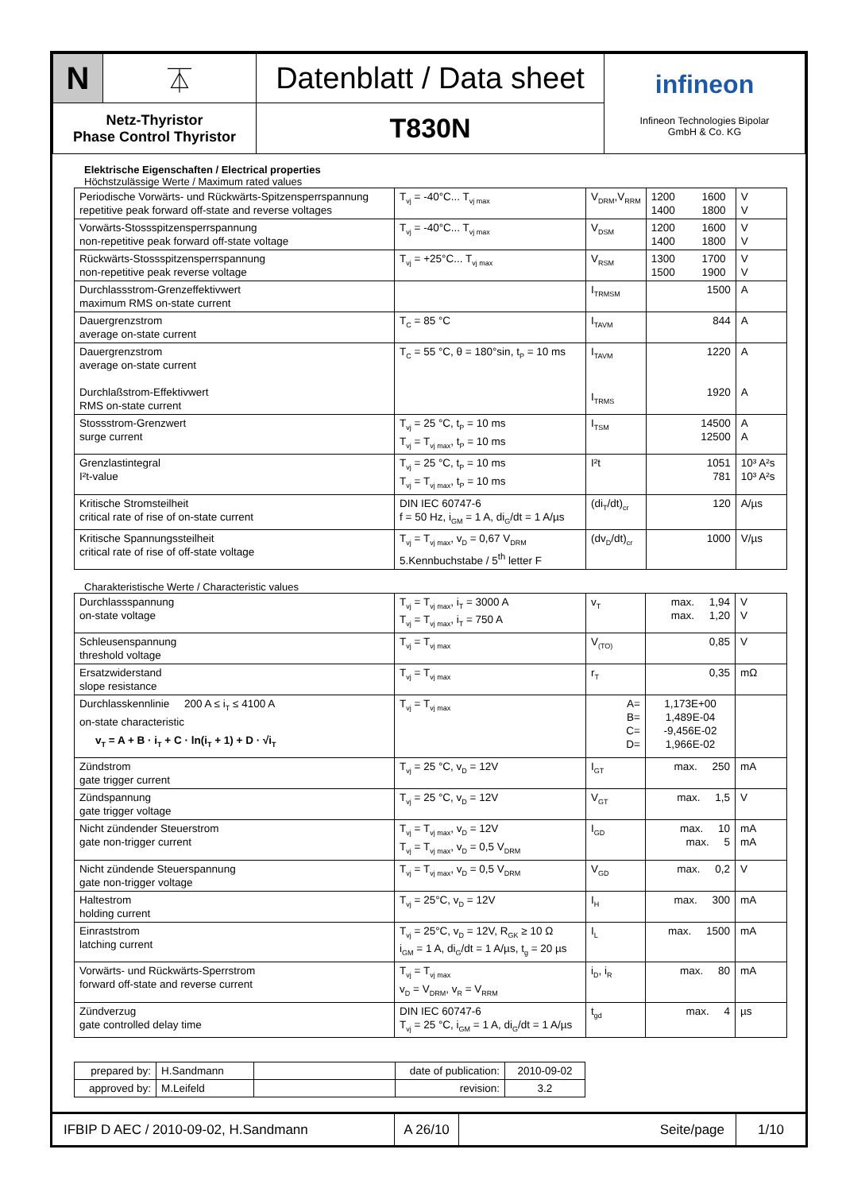| N | ⏄ | Datenblatt / Data sheet | infineon Infineon Technologies Bipolar GmbH & Co. KG |
| Netz-Thyristor Phase Control Thyristor | | T830N | |
Elektrische Eigenschaften / Electrical properties
Höchstzulässige Werte / Maximum rated values
| Periodische Vorwärts- und Rückwärts-Spitzensperrspannung repetitive peak forward off-state and reverse voltages | T<sub>vj</sub> = -40°C... T<sub>vj max</sub> | V<sub>DRM</sub>,V<sub>RRM</sub> | 1200 1600 1400 1800 | V V |
| Vorwärts-Stossspitzensperrspannung non-repetitive peak forward off-state voltage | T<sub>vj</sub> = -40°C... T<sub>vj max</sub> | V<sub>DSM</sub> | 1200 1600 1400 1800 | V V |
| Rückwärts-Stossspitzensperrspannung non-repetitive peak reverse voltage | T<sub>vj</sub> = +25°C... T<sub>vj max</sub> | V<sub>RSM</sub> | 1300 1700 1500 1900 | V V |
| Durchlassstrom-Grenzeffektivwert maximum RMS on-state current | | I<sub>TRMSM</sub> | 1500 | A |
| Dauergrenzstrom average on-state current | T<sub>C</sub> = 85 °C | I<sub>TAVM</sub> | 844 | A |
| Dauergrenzstrom average on-state current Durchlaßstrom-Effektivwert RMS on-state current | T<sub>C</sub> = 55 °C, θ = 180°sin, t<sub>P</sub> = 10 ms | I<sub>TAVM</sub> I<sub>TRMS</sub> | 1220 1920 | A A |
| Stossstrom-Grenzwert surge current | T<sub>vj</sub> = 25 °C, t<sub>P</sub> = 10 ms T<sub>vj</sub> = T<sub>vj max</sub>, t<sub>P</sub> = 10 ms | I<sub>TSM</sub> | 14500 12500 | A A |
| Grenzlastintegral I²t-value | T<sub>vj</sub> = 25 °C, t<sub>P</sub> = 10 ms T<sub>vj</sub> = T<sub>vj max</sub>, t<sub>P</sub> = 10 ms | I²t | 1051 781 | 10³ A²s 10³ A²s |
| Kritische Stromsteilheit critical rate of rise of on-state current | DIN IEC 60747-6 f = 50 Hz, i<sub>GM</sub> = 1 A, di<sub>G</sub>/dt = 1 A/µs | (di<sub>T</sub>/dt)<sub>cr</sub> | 120 | A/µs |
| Kritische Spannungssteilheit critical rate of rise of off-state voltage | T<sub>vj</sub> = T<sub>vj max</sub>, v<sub>D</sub> = 0,67 V<sub>DRM</sub> 5.Kennbuchstabe / 5<sup>th</sup> letter F | (dv<sub>D</sub>/dt)<sub>cr</sub> | 1000 | V/µs |
Charakteristische Werte / Characteristic values
| Durchlassspannung on-state voltage | T<sub>vj</sub> = T<sub>vj max</sub>, i<sub>T</sub> = 3000 A T<sub>vj</sub> = T<sub>vj max</sub>, i<sub>T</sub> = 750 A | v<sub>T</sub> | max. 1,94 max. 1,20 | V V |
| Schleusenspannung threshold voltage | T<sub>vj</sub> = T<sub>vj max</sub> | V<sub>(TO)</sub> | 0,85 | V |
| Ersatzwiderstand slope resistance | T<sub>vj</sub> = T<sub>vj max</sub> | r<sub>T</sub> | 0,35 | mΩ |
| Durchlasskennlinie 200 A ≤ i<sub>T</sub> ≤ 4100 A on-state characteristic v<sub>T</sub> = A + B · i<sub>T</sub> + C · ln(i<sub>T</sub> + 1) + D · √i<sub>T</sub> | T<sub>vj</sub> = T<sub>vj max</sub> | A= B= C= D= | 1,173E+00 1,489E-04 -9,456E-02 1,966E-02 | |
| Zündstrom gate trigger current | T<sub>vj</sub> = 25 °C, v<sub>D</sub> = 12V | I<sub>GT</sub> | max. 250 | mA |
| Zündspannung gate trigger voltage | T<sub>vj</sub> = 25 °C, v<sub>D</sub> = 12V | V<sub>GT</sub> | max. 1,5 | V |
| Nicht zündender Steuerstrom gate non-trigger current | T<sub>vj</sub> = T<sub>vj max</sub>, v<sub>D</sub> = 12V T<sub>vj</sub> = T<sub>vj max</sub>, v<sub>D</sub> = 0,5 V<sub>DRM</sub> | I<sub>GD</sub> | max. 10 max. 5 | mA mA |
| Nicht zündende Steuerspannung gate non-trigger voltage | T<sub>vj</sub> = T<sub>vj max</sub>, v<sub>D</sub> = 0,5 V<sub>DRM</sub> | V<sub>GD</sub> | max. 0,2 | V |
| Haltestrom holding current | T<sub>vj</sub> = 25°C, v<sub>D</sub> = 12V | I<sub>H</sub> | max. 300 | mA |
| Einraststrom latching current | T<sub>vj</sub> = 25°C, v<sub>D</sub> = 12V, R<sub>GK</sub> ≥ 10 Ω i<sub>GM</sub> = 1 A, di<sub>G</sub>/dt = 1 A/µs, t<sub>g</sub> = 20 µs | I<sub>L</sub> | max. 1500 | mA |
| Vorwärts- und Rückwärts-Sperrstrom forward off-state and reverse current | T<sub>vj</sub> = T<sub>vj max</sub> v<sub>D</sub> = V<sub>DRM</sub>, v<sub>R</sub> = V<sub>RRM</sub> | i<sub>D</sub>, i<sub>R</sub> | max. 80 | mA |
| Zündverzug gate controlled delay time | DIN IEC 60747-6 T<sub>vj</sub> = 25 °C, i<sub>GM</sub> = 1 A, di<sub>G</sub>/dt = 1 A/µs | t<sub>gd</sub> | max. 4 | µs |
| prepared by: | H.Sandmann | | date of publication: | 2010-09-02 |
| approved by: | M.Leifeld | | revision: | 3.2 |
| IFBIP D AEC / 2010-09-02, H.Sandmann | A 26/10 | Seite/page | 1/10 |